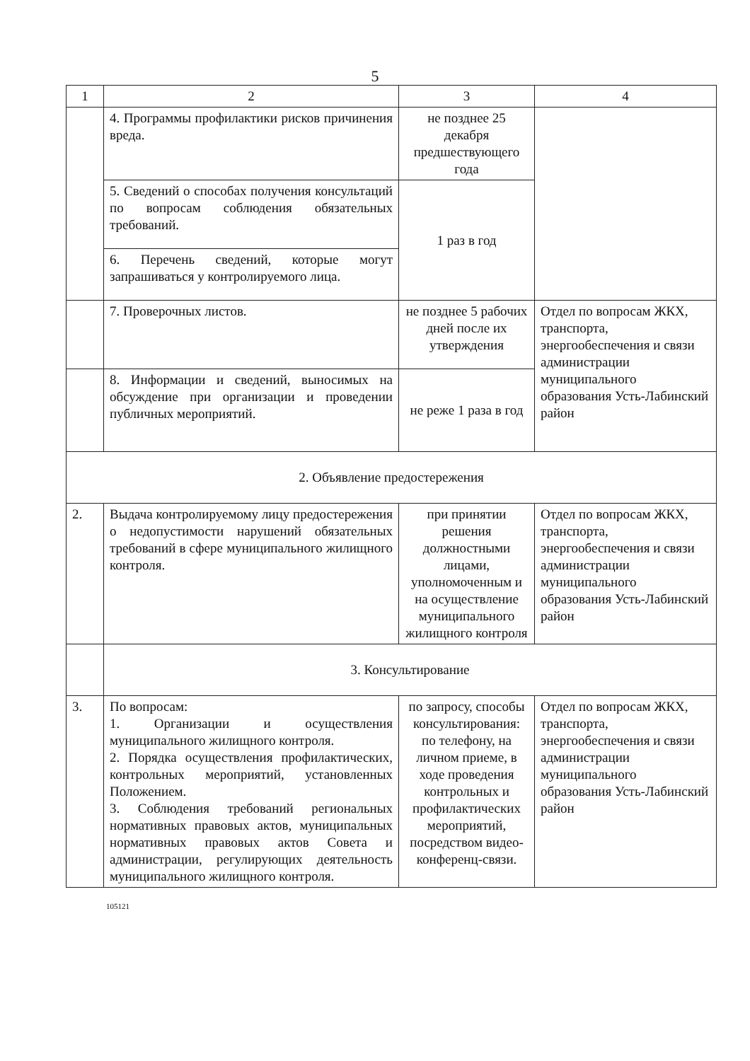5
| 1 | 2 | 3 | 4 |
| | 4. Программы профилактики рисков причинения вреда. | не позднее 25 декабря предшествующего года | |
| | 5. Сведений о способах получения консультаций по вопросам соблюдения обязательных требований. | 1 раз в год | |
| | 6. Перечень сведений, которые могут запрашиваться у контролируемого лица. | | |
| | 7. Проверочных листов. | не позднее 5 рабочих дней после их утверждения | Отдел по вопросам ЖКХ, транспорта, энергообеспечения и связи администрации муниципального образования Усть-Лабинский район |
| | 8. Информации и сведений, выносимых на обсуждение при организации и проведении публичных мероприятий. | не реже 1 раза в год | |
| 2. Объявление предостережения | | | |
| 2. | Выдача контролируемому лицу предостережения о недопустимости нарушений обязательных требований в сфере муниципального жилищного контроля. | при принятии решения должностными лицами, уполномоченным и на осуществление муниципального жилищного контроля | Отдел по вопросам ЖКХ, транспорта, энергообеспечения и связи администрации муниципального образования Усть-Лабинский район |
| | 3. Консультирование | | |
| 3. | По вопросам: 1. Организации и осуществления муниципального жилищного контроля. 2. Порядка осуществления профилактических, контрольных мероприятий, установленных Положением. 3. Соблюдения требований региональных нормативных правовых актов, муниципальных нормативных правовых актов Совета и администрации, регулирующих деятельность муниципального жилищного контроля. | по запросу, способы консультирования: по телефону, на личном приеме, в ходе проведения контрольных и профилактических мероприятий, посредством видео-конференц-связи. | Отдел по вопросам ЖКХ, транспорта, энергообеспечения и связи администрации муниципального образования Усть-Лабинский район |
105121